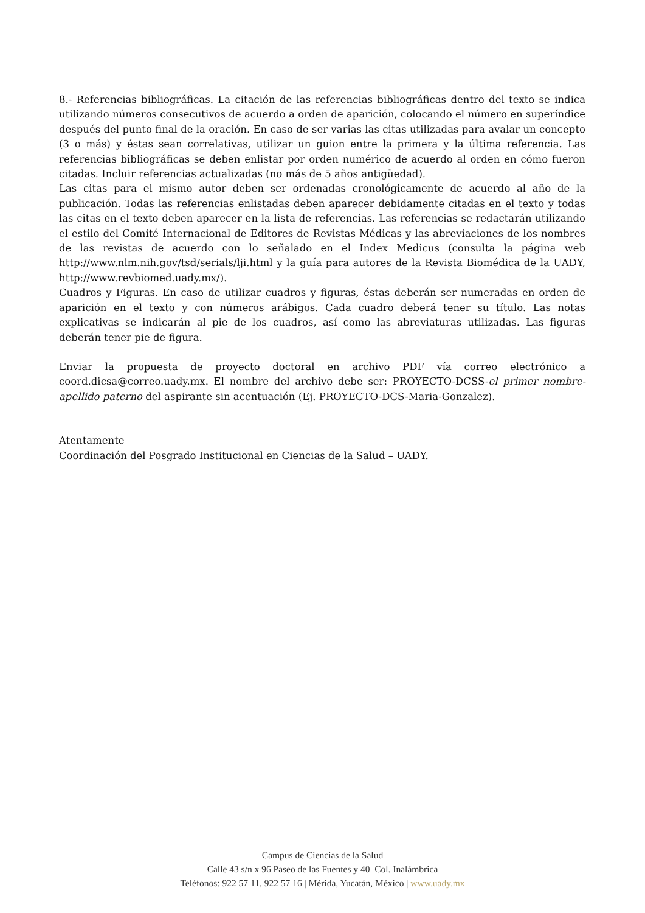8.- Referencias bibliográficas. La citación de las referencias bibliográficas dentro del texto se indica utilizando números consecutivos de acuerdo a orden de aparición, colocando el número en superíndice después del punto final de la oración. En caso de ser varias las citas utilizadas para avalar un concepto (3 o más) y éstas sean correlativas, utilizar un guion entre la primera y la última referencia. Las referencias bibliográficas se deben enlistar por orden numérico de acuerdo al orden en cómo fueron citadas. Incluir referencias actualizadas (no más de 5 años antigüedad).
Las citas para el mismo autor deben ser ordenadas cronológicamente de acuerdo al año de la publicación. Todas las referencias enlistadas deben aparecer debidamente citadas en el texto y todas las citas en el texto deben aparecer en la lista de referencias. Las referencias se redactarán utilizando el estilo del Comité Internacional de Editores de Revistas Médicas y las abreviaciones de los nombres de las revistas de acuerdo con lo señalado en el Index Medicus (consulta la página web http://www.nlm.nih.gov/tsd/serials/lji.html y la guía para autores de la Revista Biomédica de la UADY, http://www.revbiomed.uady.mx/).
Cuadros y Figuras. En caso de utilizar cuadros y figuras, éstas deberán ser numeradas en orden de aparición en el texto y con números arábigos. Cada cuadro deberá tener su título. Las notas explicativas se indicarán al pie de los cuadros, así como las abreviaturas utilizadas. Las figuras deberán tener pie de figura.
Enviar la propuesta de proyecto doctoral en archivo PDF vía correo electrónico a coord.dicsa@correo.uady.mx. El nombre del archivo debe ser: PROYECTO-DCSS-el primer nombre-apellido paterno del aspirante sin acentuación (Ej. PROYECTO-DCS-Maria-Gonzalez).
Atentamente
Coordinación del Posgrado Institucional en Ciencias de la Salud – UADY.
Campus de Ciencias de la Salud
Calle 43 s/n x 96 Paseo de las Fuentes y 40 Col. Inalámbrica
Teléfonos: 922 57 11, 922 57 16 | Mérida, Yucatán, México | www.uady.mx